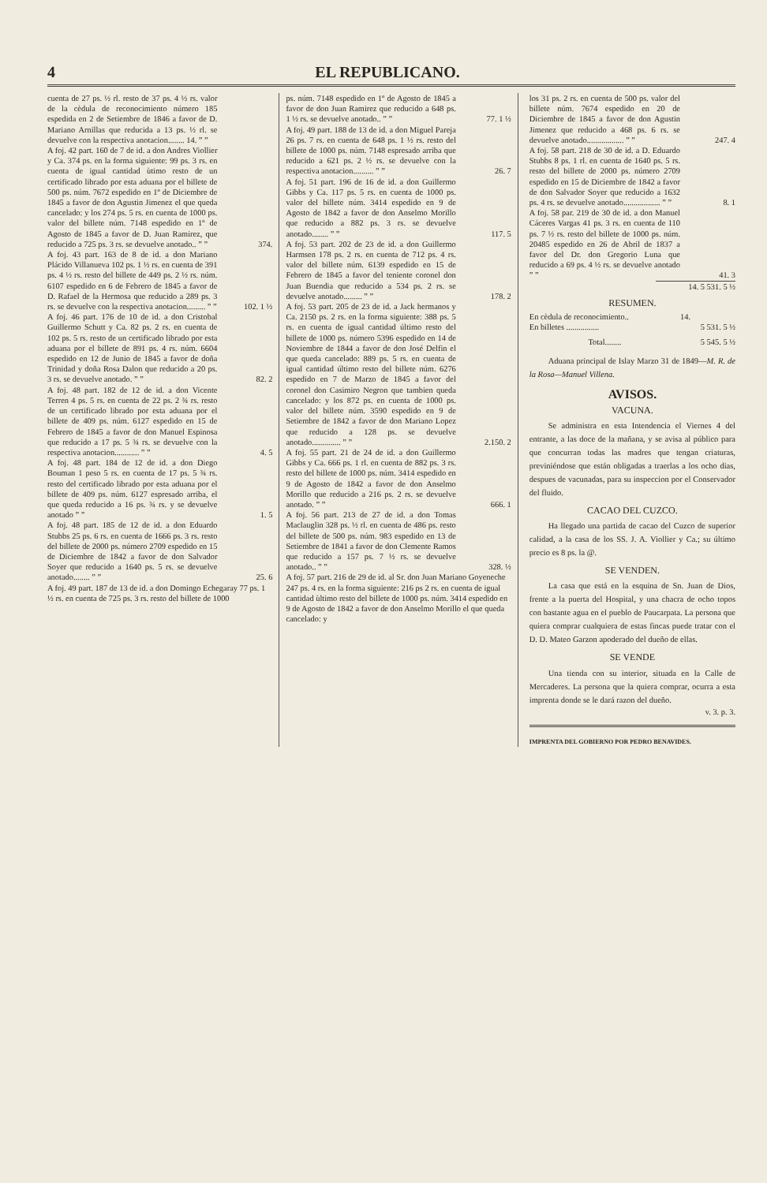4 EL REPUBLICANO.
cuenta de 27 ps. ½ rl. resto de 37 ps. 4 ½ rs. valor de la cèdula de reconocimiento número 185 espedida en 2 de Setiembre de 1846 a favor de D. Mariano Arnillas que reducida a 13 ps. ½ rl. se devuelve con la respectiva anotacion........ 14. ” ”
A foj. 42 part. 160 de 7 de id. a don Andres Viollier y Ca. 374 ps. en la forma siguiente: 99 ps. 3 rs. en cuenta de igual cantidad ùtimo resto de un certificado librado por esta aduana por el billete de 500 ps. núm. 7672 espedido en 1º de Diciembre de 1845 a favor de don Agustin Jimenez el que queda cancelado: y los 274 ps. 5 rs. en cuenta de 1000 ps. valor del billete núm. 7148 espedido en 1º de Agosto de 1845 a favor de D. Juan Ramirez, que reducido a 725 ps. 3 rs. se devuelve anotado.. ” ”
374.
A foj. 43 part. 163 de 8 de id. a don Mariano Plácido Villanueva 102 ps. 1 ½ rs. en cuenta de 391 ps. 4 ½ rs. resto del billete de 449 ps. 2 ½ rs. núm. 6107 espedido en 6 de Febrero de 1845 a favor de D. Rafael de la Hermosa que reducido a 289 ps. 3 rs. se devuelve con la respectiva anotacion......... ” ”
102. 1 ½
A foj. 46 part. 176 de 10 de id. a don Cristobal Guillermo Schutt y Ca. 82 ps. 2 rs. en cuenta de 102 ps. 5 rs. resto de un certificado librado por esta aduana por el billete de 891 ps. 4 rs. núm. 6604 espedido en 12 de Junio de 1845 a favor de doña Trinidad y doña Rosa Dalon que reducido a 20 ps. 3 rs. se devuelve anotado. ” ”
82. 2
A foj. 48 part. 182 de 12 de id. a don Vicente Terren 4 ps. 5 rs. en cuenta de 22 ps. 2 ¾ rs. resto de un certificado librado por esta aduana por el billete de 409 ps. núm. 6127 espedido en 15 de Febrero de 1845 a favor de don Manuel Espinosa que reducido a 17 ps. 5 ¾ rs. se devuelve con la respectiva anotacion............ ” ”
4. 5
A foj. 48 part. 184 de 12 de id. a don Diego Bouman 1 peso 5 rs. en cuenta de 17 ps. 5 ¾ rs. resto del certificado librado por esta aduana por el billete de 409 ps. núm. 6127 espresado arriba, el que queda reducido a 16 ps. ¾ rs. y se devuelve anotado ” ”
1. 5
A foj. 48 part. 185 de 12 de id. a don Eduardo Stubbs 25 ps. 6 rs. en cuenta de 1666 ps. 3 rs. resto del billete de 2000 ps. número 2709 espedido en 15 de Diciembre de 1842 a favor de don Salvador Soyer que reducido a 1640 ps. 5 rs. se devuelve anotado........ ” ”
25. 6
A foj. 49 part. 187 de 13 de id. a don Domingo Echegaray 77 ps. 1 ½ rs. en cuenta de 725 ps. 3 rs. resto del billete de 1000
ps. núm. 7148 espedido en 1º de Agosto de 1845 a favor de don Juan Ramirez que reducido a 648 ps. 1 ½ rs. se devuelve anotado.. ” ”
77. 1 ½
A foj. 49 part. 188 de 13 de id. a don Miguel Pareja 26 ps. 7 rs. en cuenta de 648 ps. 1 ½ rs. resto del billete de 1000 ps. núm. 7148 espresado arriba que reducido a 621 ps. 2 ½ rs. se devuelve con la respectiva anotacion.......... ” ”
26. 7
A foj. 51 part. 196 de 16 de id. a don Guillermo Gibbs y Ca. 117 ps. 5 rs. en cuenta de 1000 ps. valor del billete núm. 3414 espedido en 9 de Agosto de 1842 a favor de don Anselmo Morillo que reducido a 882 ps. 3 rs. se devuelve anotado........ ” ”
117. 5
A foj. 53 part. 202 de 23 de id. a don Guillermo Harmsen 178 ps. 2 rs. en cuenta de 712 ps. 4 rs. valor del billete núm. 6139 espedido en 15 de Febrero de 1845 a favor del teniente coronel don Juan Buendia que reducido a 534 ps. 2 rs. se devuelve anotado......... ” ”
178. 2
A foj. 53 part. 205 de 23 de id. a Jack hermanos y Ca. 2150 ps. 2 rs. en la forma siguiente: 388 ps. 5 rs. en cuenta de igual cantidad último resto del billete de 1000 ps. número 5396 espedido en 14 de Noviembre de 1844 a favor de don José Delfin el que queda cancelado: 889 ps. 5 rs. en cuenta de igual cantidad último resto del billete núm. 6276 espedido en 7 de Marzo de 1845 a favor del coronel don Casimiro Negron que tambien queda cancelado: y los 872 ps. en cuenta de 1000 ps. valor del billete núm. 3590 espedido en 9 de Setiembre de 1842 a favor de don Mariano Lopez que reducido a 128 ps. se devuelve anotado.............. ” ”
2.150. 2
A foj. 55 part. 21 de 24 de id. a don Guillermo Gibbs y Ca. 666 ps. 1 rl. en cuenta de 882 ps. 3 rs. resto del billete de 1000 ps. núm. 3414 espedido en 9 de Agosto de 1842 a favor de don Anselmo Morillo que reducido a 216 ps. 2 rs. se devuelve anotado. ” ”
666. 1
A foj. 56 part. 213 de 27 de id. a don Tomas Maclauglin 328 ps. ½ rl. en cuenta de 486 ps. resto del billete de 500 ps. núm. 983 espedido en 13 de Setiembre de 1841 a favor de don Clemente Ramos que reducido a 157 ps. 7 ½ rs. se devuelve anotado.. ” ”
328. ½
A foj. 57 part. 216 de 29 de id. al Sr. don Juan Mariano Goyeneche 247 ps. 4 rs. en la forma siguiente: 216 ps 2 rs. en cuenta de igual cantidad ùltimo resto del billete de 1000 ps. núm. 3414 espedido en 9 de Agosto de 1842 a favor de don Anselmo Morillo el que queda cancelado: y
los 31 ps. 2 rs. en cuenta de 500 ps. valor del billete núm. 7674 espedido en 20 de Diciembre de 1845 a favor de don Agustin Jimenez que reducido a 468 ps. 6 rs. se devuelve anotado.................. ” ”
247. 4
A foj. 58 part. 218 de 30 de id. a D. Eduardo Stubbs 8 ps. 1 rl. en cuenta de 1640 ps. 5 rs. resto del billete de 2000 ps. número 2709 espedido en 15 de Diciembre de 1842 a favor de don Salvador Soyer que reducido a 1632 ps. 4 rs. se devuelve anotado.................. ” ”
8. 1
A foj. 58 par. 219 de 30 de id. a don Manuel Cáceres Vargas 41 ps. 3 rs. en cuenta de 110 ps. 7 ½ rs. resto del billete de 1000 ps. núm. 20485 espedido en 26 de Abril de 1837 a favor del Dr. don Gregorio Luna que reducido a 69 ps. 4 ½ rs. se devuelve anotado ” ”
41. 3
14. 5 531. 5 ½
RESUMEN.
En cèdula de reconocimiento.. 14.
En billetes ................ 5 531. 5 ½
Total........ 5 545. 5 ½
Aduana principal de Islay Marzo 31 de 1849—M. R. de la Rosa—Manuel Villena.
AVISOS.
VACUNA.
Se administra en esta Intendencia el Viernes 4 del entrante, a las doce de la mañana, y se avisa al público para que concurran todas las madres que tengan criaturas, previniéndose que están obligadas a traerlas a los ocho dias, despues de vacunadas, para su inspeccion por el Conservador del fluido.
CACAO DEL CUZCO.
Ha llegado una partida de cacao del Cuzco de superior calidad, a la casa de los SS. J. A. Viollier y Ca.; su último precio es 8 ps. la @.
SE VENDEN.
La casa que está en la esquina de Sn. Juan de Dios, frente a la puerta del Hospital, y una chacra de ocho topos con bastante agua en el pueblo de Paucarpata. La persona que quiera comprar cualquiera de estas fincas puede tratar con el D. D. Mateo Garzon apoderado del dueño de ellas.
SE VENDE
Una tienda con su interior, situada en la Calle de Mercaderes. La persona que la quiera comprar, ocurra a esta imprenta donde se le dará razon del dueño.
v. 3. p. 3.
IMPRENTA DEL GOBIERNO POR PEDRO BENAVIDES.